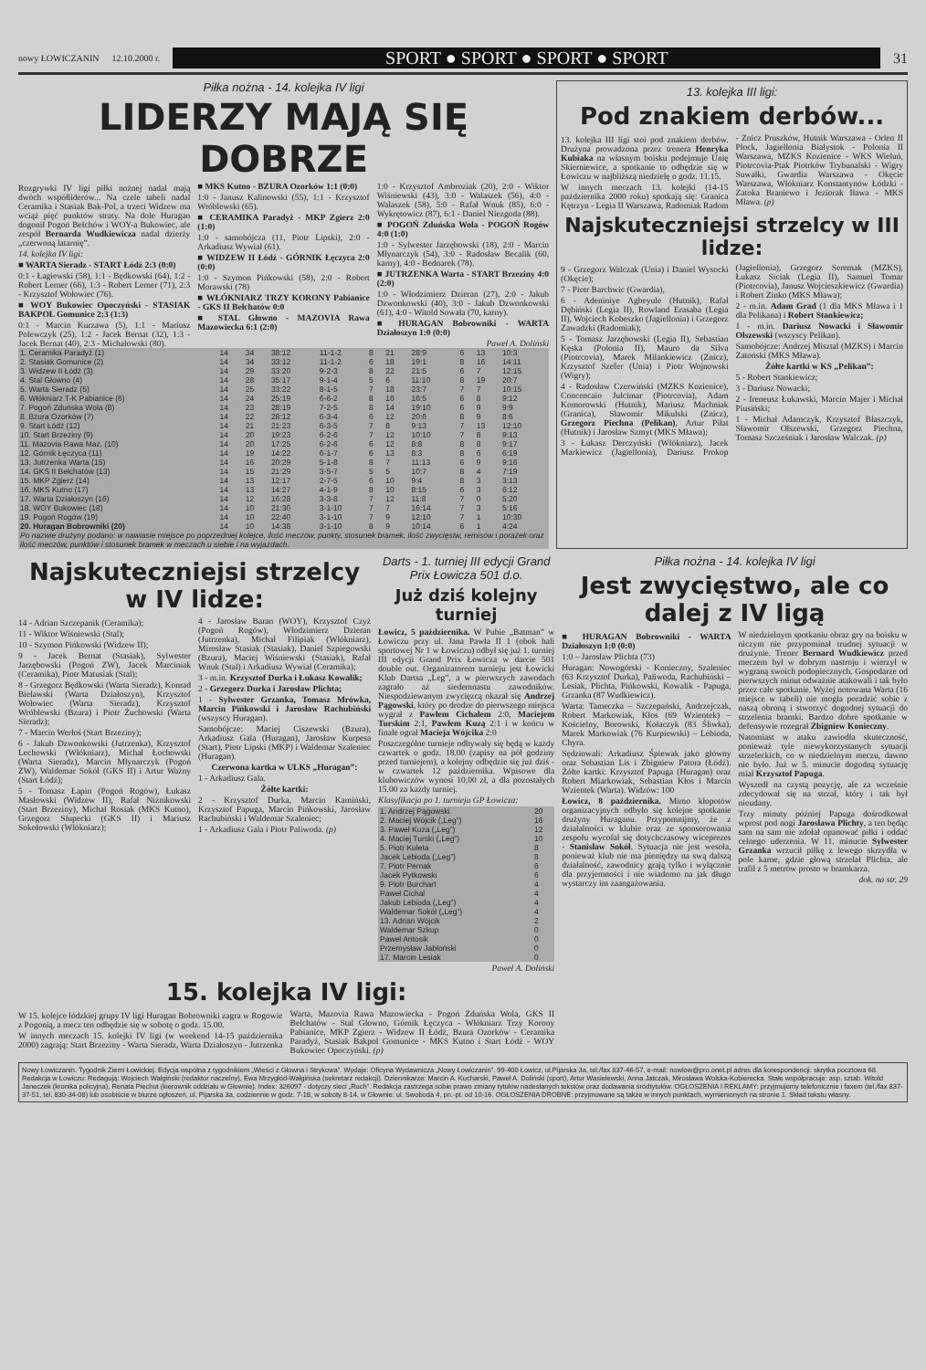nowy ŁOWICZANIN 12.10.2000 r. SPORT ● SPORT ● SPORT ● SPORT 31
Piłka nożna - 14. kolejka IV ligi
LIDERZY MAJĄ SIĘ DOBRZE
Rozgrywki IV ligi piłki nożnej nadal mają dwóch współliderów... Na czele tabeli nadal Ceramika i Stasiak Bak-Pol, a trzeci Widzew ma wciąż pięć punktów straty. Na dole Huragan dogonił Pogoń Bełchów i WOY-a Bukowiec, ale zespół Bernarda Wudkiewicza nadal dzierży „czerwoną latarnię”.
14. kolejka IV ligi:
■ WARTA Sieradz - START Łódź 2:3 (0:0)
0:1 - Łagiewski (58), 1:1 - Będkowski (64), 1:2 - Robert Lerner (66), 1:3 - Robert Lerner (71), 2:3 - Krzysztof Wołowiec (76).
■ WOY Bukowiec Opoczyński - STASIAK BAKPOL Gomunice 2:3 (1:3)
0:1 - Marcin Kurzawa (5), 1:1 - Mariusz Polewczyk (25), 1:2 - Jacek Bernat (32), 1:3 - Jacek Bernat (40), 2:3 - Michałowski (80).
■ MKS Kutno - BZURA Ozorków 1:1 (0:0)
1:0 - Janusz Kalinowski (55), 1:1 - Krzysztof Wróblewski (65).
■ CERAMIKA Paradyż - MKP Zgierz 2:0 (1:0)
1:0 - samobójcza (11, Piotr Lipski), 2:0 - Arkadiusz Wywiał (61).
■ WIDZEW II Łódź - GÓRNIK Łęczyca 2:0 (0:0)
1:0 - Szymon Pińkowski (58), 2:0 - Robert Morawski (78)
■ WŁÓKNIARZ TRZY KORONY Pabianice - GKS II Bełchatów 0:0
■ STAL Głowno - MAZOVIA Rawa Mazowiecka 6:1 (2:0)
1:0 - Krzysztof Ambroziak (20), 2:0 - Wiktor Wiśniewski (43), 3:0 - Walaszek (56), 4:0 - Walaszek (58), 5:0 - Rafał Wnuk (85), 6:0 - Wykrętowicz (87), 6:1 - Daniel Niezgoda (88).
■ POGOŃ Zduńska Wola - POGOŃ Rogów 4:0 (1:0)
1:0 - Sylwester Jarzębowski (18), 2:0 - Marcin Młynarczyk (54), 3:0 - Radosław Becalik (60, karny), 4:0 - Bednarek (78).
■ JUTRZENKA Warta - START Brzeziny 4:0 (2:0)
1:0 - Włodzimierz Dzieran (27), 2:0 - Jakub Dzwonkowski (40), 3:0 - Jakub Dzwonkowski (61), 4:0 - Witold Sowała (70, karny).
■ HURAGAN Bobrowniki - WARTA Działoszyn 1:0 (0:0)
Paweł A. Doliński
| 1. Ceramika Paradyż (1) | 14 | 34 | 38:12 | 11-1-2 | 8 | 21 | 28:9 | 6 | 13 | 10:3 |
| 2. Stasiak Gomunice (2) | 14 | 34 | 33:12 | 11-1-2 | 6 | 18 | 19:1 | 8 | 16 | 14:11 |
| 3. Widzew II Łódź (3) | 14 | 29 | 33:20 | 9-2-3 | 8 | 22 | 21:5 | 6 | 7 | 12:15 |
| 4. Stal Głowno (4) | 14 | 28 | 35:17 | 9-1-4 | 5 | 6 | 11:10 | 8 | 19 | 20:7 |
| 5. Warta Sieradz (5) | 14 | 25 | 33:22 | 8-1-5 | 7 | 18 | 23:7 | 7 | 7 | 10:15 |
| 6. Włókniarz T-K Pabianice (6) | 14 | 24 | 25:19 | 6-6-2 | 8 | 16 | 16:5 | 6 | 8 | 9:12 |
| 7. Pogoń Zduńska Wola (8) | 14 | 23 | 28:19 | 7-2-5 | 8 | 14 | 19:10 | 6 | 9 | 9:9 |
| 8. Bzura Ozorków (7) | 14 | 22 | 28:12 | 6-3-4 | 6 | 12 | 20:6 | 8 | 9 | 8:6 |
| 9. Start Łódź (12) | 14 | 21 | 21:23 | 6-3-5 | 7 | 8 | 9:13 | 7 | 13 | 12:10 |
| 10. Start Brzeziny (9) | 14 | 20 | 19:23 | 6-2-6 | 7 | 12 | 10:10 | 7 | 8 | 9:13 |
| 11. Mazovia Rawa Maz. (10) | 14 | 20 | 17:25 | 6-2-6 | 6 | 12 | 8:8 | 8 | 8 | 9:17 |
| 12. Górnik Łęczyca (11) | 14 | 19 | 14:22 | 6-1-7 | 6 | 13 | 8:3 | 8 | 6 | 6:19 |
| 13. Jutrzenka Warta (15) | 14 | 16 | 20:29 | 5-1-8 | 8 | 7 | 11:13 | 6 | 9 | 9:16 |
| 14. GKS II Bełchatów (13) | 14 | 15 | 21:29 | 3-5-7 | 5 | 5 | 10:7 | 8 | 4 | 7:19 |
| 15. MKP Zgierz (14) | 14 | 13 | 12:17 | 2-7-5 | 6 | 10 | 9:4 | 8 | 3 | 3:13 |
| 16. MKS Kutno (17) | 14 | 13 | 14:27 | 4-1-9 | 8 | 10 | 8:15 | 6 | 3 | 6:12 |
| 17. Warta Działoszyn (16) | 14 | 12 | 16:28 | 3-3-8 | 7 | 12 | 11:8 | 7 | 0 | 5:20 |
| 18. WOY Bukowiec (18) | 14 | 10 | 21:30 | 3-1-10 | 7 | 7 | 16:14 | 7 | 3 | 5:16 |
| 19. Pogoń Rogów (19) | 14 | 10 | 22:40 | 3-1-10 | 7 | 9 | 12:10 | 7 | 1 | 10:30 |
| 20. Huragan Bobrowniki (20) | 14 | 10 | 14:38 | 3-1-10 | 8 | 9 | 10:14 | 6 | 1 | 4:24 |
| Po nazwie drużyny podano: w nawiasie miejsce po poprzedniej kolejce, ilość meczów, punkty, stosunek bramek, ilość zwycięstw, remisów i porażek oraz ilość meczów, punktów i stosunek bramek w meczach u siebie i na wyjazdach. | | | | | | | | | | |
13. kolejka III ligi:
Pod znakiem derbów...
13. kolejka III ligi stoi pod znakiem derbów. Drużyna prowadzona przez trenera Henryka Kubiaka na własnym boisku podejmuje Unię Skierniewice, a spotkanie to odbędzie się w Łowiczu w najbliższą niedzielę o godz. 11.15.
W innych meczach 13. kolejki (14-15 października 2000 roku) spotkają się: Granica Kętrzyn - Legia II Warszawa, Radomiak Radom - Znicz Pruszków, Hutnik Warszawa - Orlen II Płock, Jagiellonia Białystok - Polonia II Warszawa, MZKS Kozienice - WKS Wieluń, Piotrcovia-Ptak Piotrków Trybunalski - Wigry Suwałki, Gwardia Warszawa - Okęcie Warszawa, Włókniarz Konstantynów Łódzki - Zatoka Braniewo i Jeziorak Iława - MKS Mława. (p)
Najskuteczniejsi strzelcy w III lidze:
9 - Grzegorz Walczak (Unia) i Daniel Wysocki (Okęcie);
7 - Piotr Barchwic (Gwardia),
6 - Adeniniye Agbeyule (Hutnik), Rafał Dębiński (Legia II), Rowland Erasaba (Legia II), Wojciech Kobeszko (Jagiellonia) i Grzegorz Zawadzki (Radomiak);
5 - Tomasz Jarzębowski (Legia II), Sebastian Kęska (Polonia II), Mauro da Silva (Piotrcovia), Marek Milankiewicz (Znicz), Krzysztof Szefer (Unia) i Piotr Wojnowski (Wigry);
4 - Radosław Czerwiński (MZKS Kozienice), Concencaio Julcimar (Piotrcovia), Adam Komorowski (Hutnik), Mariusz Machniak (Granica), Sławomir Mikulski (Znicz), Grzegorz Piechna (Pelikan), Artur Piłat (Hutnik) i Jarosław Szmyt (MKS Mława);
3 - Łukasz Derczyński (Włókniarz), Jacek Markiewicz (Jagiellonia), Dariusz Prokop (Jagiellonia), Grzegorz Seremak (MZKS), Łukasz Siciak (Legia II), Samuel Tomar (Piotrcovia), Janusz Wojcieszkiewicz (Gwardia) i Robert Zinko (MKS Mława);
2 - m.in. Adam Grad (1 dla MKS Mława i 1 dla Pelikana) i Robert Stankiewicz;
1 - m.in. Dariusz Nowacki i Sławomir Olszewski (wszyscy Pelikan).
Samobójcze: Andrzej Misztal (MZKS) i Marcin Zatoński (MKS Mława).
Żółte kartki w KS „Pelikan”:
5 - Robert Stankiewicz;
3 - Dariusz Nowacki;
2 - Ireneusz Łukawski, Marcin Majer i Michał Piusiński;
1 - Michał Adamczyk, Krzysztof Błaszczyk, Sławomir Olszewski, Grzegorz Piechna, Tomasz Szcześniak i Jarosław Walczak. (p)
Najskuteczniejsi strzelcy w IV lidze:
14 - Adrian Szczepanik (Ceramika);
11 - Wiktor Wiśniewski (Stal);
10 - Szymon Pińkowski (Widzew II);
9 - Jacek Bernat (Stasiak), Sylwester Jarzębowski (Pogoń ZW), Jacek Marciniak (Ceramika), Piotr Matusiak (Stal);
8 - Grzegorz Będkowski (Warta Sieradz), Konrad Bielawski (Warta Działoszyn), Krzysztof Wołowiec (Warta Sieradz), Krzysztof Wróblewski (Bzura) i Piotr Żuchowski (Warta Sieradz);
7 - Marcin Werłoś (Start Brzeziny);
6 - Jakub Dzwonkowski (Jutrzenka), Krzysztof Lechowski (Włókniarz), Michał Łochowski (Warta Sieradz), Marcin Młynarczyk (Pogoń ZW), Waldemar Sokół (GKS II) i Artur Ważny (Start Łódź);
5 - Tomasz Łapin (Pogoń Rogów), Łukasz Masłowski (Widzew II), Rafał Niżnikowski (Start Brzeziny), Michał Rosiak (MKS Kutno), Grzegorz Słupecki (GKS II) i Mariusz Sokołowski (Włókniarz);
4 - Jarosław Baran (WOY), Krzysztof Czyż (Pogoń Rogów), Włodzimierz Dzieran (Jutrzenka), Michał Filipiak (Włókniarz), Mirosław Stasiak (Stasiak), Daniel Szpiegowski (Bzura), Maciej Wiśniewski (Stasiak), Rafał Wnuk (Stal) i Arkadiusz Wywiał (Ceramika);
3 - m.in. Krzysztof Durka i Łukasz Kowalik;
2 - Grzegorz Durka i Jarosław Plichta;
1 - Sylwester Grzanka, Tomasz Mrówka, Marcin Pińkowski i Jarosław Rachubiński (wszyscy Huragan).
Samobójcze: Maciej Ciszewski (Bzura), Arkadiusz Gala (Huragan), Jarosław Kurpesa (Start), Piotr Lipski (MKP) i Waldemar Szaleniec (Huragan).
Czerwona kartka w ULKS „Huragan”:
1 - Arkadiusz Gala.
Żółte kartki:
2 - Krzysztof Durka, Marcin Kamiński, Krzysztof Papuga, Marcin Pińkowski, Jarosław Rachubiński i Waldemar Szaleniec;
1 - Arkadiusz Gala i Piotr Paliwoda. (p)
Darts - 1. turniej III edycji Grand Prix Łowicza 501 d.o.
Już dziś kolejny turniej
Łowicz, 5 października. W Pubie „Batman” w Łowiczu przy ul. Jana Pawła II 1 (obok hali sportowej Nr 1 w Łowiczu) odbył się już 1. turniej III edycji Grand Prix Łowicza w darcie 501 double out. Organizatorem turnieju jest Łowicki Klub Dartsa „Leg”, a w pierwszych zawodach zagrało aż siedemnastu zawodników. Niespodziewanym zwycięzcą okazał się Andrzej Pągowski, który po drodze do pierwszego miejsca wygrał z Pawłem Cichalem 2:0, Maciejem Turskim 2:1, Pawłem Kuzą 2:1 i w końcu w finale ograł Macieja Wójcika 2:0
Poszczególne turnieje odbywały się będą w każdy czwartek o godz. 18.00 (zapisy na pół godziny przed turniejem), a kolejny odbędzie się już dziś - w czwartek 12 października. Wpisowe dla klubowiczów wynosi 10,00 zł, a dla pozostałych 15.00 za każdy turniej.
Klasyfikacja po 1. turnieju GP Łowicza:
| 1. Andrzej Pągowski | 20 |
| 2. Maciej Wójcik („Leg”) | 16 |
| 3. Paweł Kuza („Leg”) | 12 |
| 4. Maciej Turski („Leg”) | 10 |
| 5. Piotr Kuleta | 8 |
| Jacek Lebioda („Leg”) | 8 |
| 7. Piotr Pernak | 6 |
| Jacek Pytkowski | 6 |
| 9. Piotr Burchart | 4 |
| Paweł Cichal | 4 |
| Jakub Lebioda („Leg”) | 4 |
| Waldemar Sokół („Leg”) | 4 |
| 13. Adrian Wójcik | 2 |
| Waldemar Szkup | 0 |
| Paweł Antosik | 0 |
| Przemysław Jabłoński | 0 |
| 17. Marcin Lesiak | 0 |
Paweł A. Doliński
15. kolejka IV ligi:
W 15. kolejce łódzkiej grupy IV ligi Huragan Bobrowniki zagra w Rogowie z Pogonią, a mecz ten odbędzie się w sobotę o godz. 15.00.
W innych meczach 15. kolejki IV ligi (w weekend 14-15 października 2000) zagrają: Start Brzeziny - Warta Sieradz, Warta Działoszyn - Jutrzenka Warta, Mazovia Rawa Mazowiecka - Pogoń Zduńska Wola, GKS II Bełchatów - Stal Głowno, Górnik Łęczyca - Włókniarz Trzy Korony Pabianice, MKP Zgierz - Widzew II Łódź, Bzura Ozorków - Ceramika Paradyż, Stasiak Bakpol Gomunice - MKS Kutno i Start Łódź - WOY Bukowiec Opoczyński. (p)
Piłka nożna - 14. kolejka IV ligi
Jest zwycięstwo, ale co dalej z IV ligą
■ HURAGAN Bobrowniki - WARTA Działoszyn 1:0 (0:0)
1:0 – Jarosław Plichta (73)
Huragan: Nowogórski - Konieczny, Szaleniec (63 Krzysztof Durka), Paliwoda, Rachubiński – Lesiak, Plichta, Pińkowski, Kowalik - Papuga, Grzanka (87 Wudkiewicz).
Warta: Tameczka – Szczepański, Andrzejczak, Robert Markowiak, Kłos (69 Wzientek) – Kościelny, Borowski, Kołaczyk (83 Śliwka), Marek Markowiak (76 Kurpiewski) – Lebioda, Chyra.
Sędziowali: Arkadiusz Śpiewak jako główny oraz Sebastian Lis i Zbigniew Patora (Łódź). Żółte kartki: Krzysztof Papuga (Huragan) oraz Robert Miarkowiak, Sebastian Kłos i Marcin Wzientek (Warta). Widzów: 100
Łowicz, 8 października. Mimo kłopotów organizacyjnych odbyło się kolejne spotkanie drużyny Huraganu. Przypomnijmy, że z działalności w klubie oraz ze sponsorowania zespołu wycofał się dotychczasowy wiceprezes - Stanisław Sokół. Sytuacja nie jest wesoła, ponieważ klub nie ma pieniędzy na swą dalszą działalność, zawodnicy grają tylko i wyłącznie dla przyjemności i nie wiadomo na jak długo wystarczy im zaangażowania.
W niedzielnym spotkaniu obraz gry na boisku w niczym nie przypominał trudnej sytuacji w drużynie. Trener Bernard Wudkiewicz przed meczem był w dobrym nastroju i wierzył w wygraną swoich podopiecznych. Gospodarze od pierwszych minut odważnie atakowali i tak było przez całe spotkanie. Wyżej notowana Warta (16 miejsce w tabeli) nie mogła poradzić sobie z naszą obroną i stworzyć dogodnej sytuacji do strzelenia bramki. Bardzo dobre spotkanie w defensywie rozegrał Zbigniew Konieczny.
Natomiast w ataku zawiodła skuteczność, ponieważ tyle niewykorzystanych sytuacji strzeleckich, co w niedzielnym meczu, dawno nie było. Już w 5. minucie dogodną sytuację miał Krzysztof Papuga.
Wyszedł na czystą pozycję, ale za wcześnie zdecydował się na strzał, który i tak był nieudany.
Trzy minuty później Papuga dośrodkował wprost pod nogi Jarosława Plichty, a ten będąc sam na sam nie zdołał opanować piłki i oddać celnego uderzenia. W 11. minucie Sylwester Grzanka wrzucił piłkę z lewego skrzydła w pole karne, gdzie głową strzelał Plichta, ale trafił z 5 metrów prosto w bramkarza.
dok. na str. 29
Nowy Łowiczanin. Tygodnik Ziemi Łowickiej. Edycja wspólna z tygodnikiem „Wieści z Głowna i Strykowa”. Wydaje: Oficyna Wydawnicza „Nowy Łowiczanin”. 99-400 Łowicz, ul.Pijarska 3a, tel./fax 837-46-57, e-mail: nowlow@pro.onet.pl adres dla korespondencji: skrytka pocztowa 68. Redakcja w Łowiczu: Redagują: Wojciech Wałgiński (redaktor naczelny), Ewa Mrzygłód-Wałgińska (sekretarz redakcji). Dziennikarze: Marcin A. Kucharski, Paweł A. Doliński (sport), Artur Wasielewski, Anna Jatczak, Mirosława Wolska-Kobierecka. Stałe współpracuje: asp. sztab. Witold Janeczek (kronika policyjna), Renata Piechut (kierownik oddziału w Głownie). Index: 326097 - dotyczy sieci „Ruch”. Redakcja zastrzega sobie prawo zmiany tytułów nadesłanych tekstów oraz dodawania śródtytułów. OGŁOSZENIA I REKLAMY: przyjmujemy telefonicznie i faxem (tel./fax 837-37-51, tel. 830-34-08) lub osobiście w biurze ogłoszeń, ul. Pijarska 3a, codziennie w godz. 7-18, w soboty 8-14, w Głownie: ul. Swoboda 4, pn.-pt. od 10-16. OGŁOSZENIA DROBNE: przyjmowane są także w innych punktach, wymienionych na stronie 1. Skład tekstu własny.